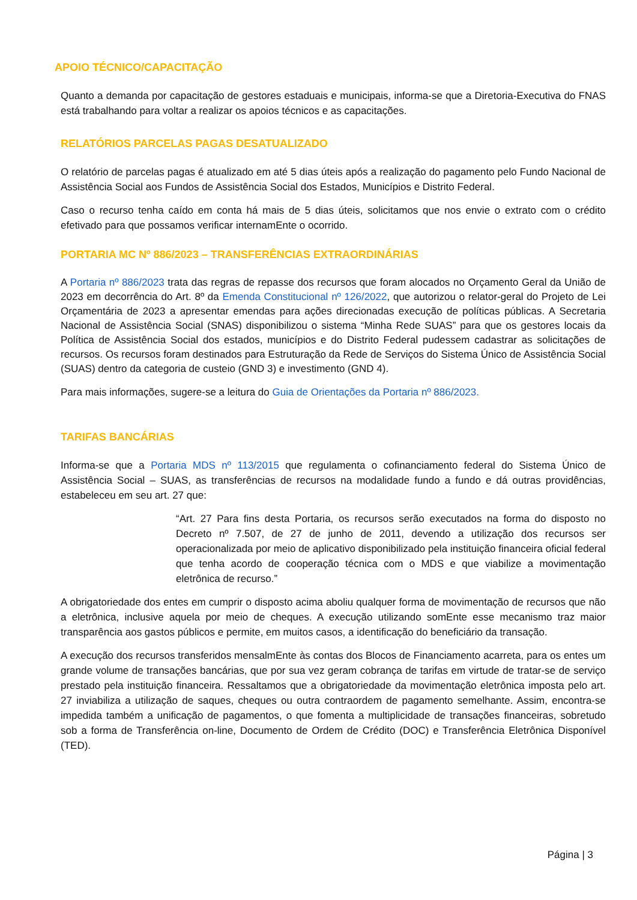APOIO TÉCNICO/CAPACITAÇÃO
Quanto a demanda por capacitação de gestores estaduais e municipais, informa-se que a Diretoria-Executiva do FNAS está trabalhando para voltar a realizar os apoios técnicos e as capacitações.
RELATÓRIOS PARCELAS PAGAS DESATUALIZADO
O relatório de parcelas pagas é atualizado em até 5 dias úteis após a realização do pagamento pelo Fundo Nacional de Assistência Social aos Fundos de Assistência Social dos Estados, Municípios e Distrito Federal.
Caso o recurso tenha caído em conta há mais de 5 dias úteis, solicitamos que nos envie o extrato com o crédito efetivado para que possamos verificar internamEnte o ocorrido.
PORTARIA MC Nº 886/2023 – TRANSFERÊNCIAS EXTRAORDINÁRIAS
A Portaria nº 886/2023 trata das regras de repasse dos recursos que foram alocados no Orçamento Geral da União de 2023 em decorrência do Art. 8º da Emenda Constitucional nº 126/2022, que autorizou o relator-geral do Projeto de Lei Orçamentária de 2023 a apresentar emendas para ações direcionadas execução de políticas públicas. A Secretaria Nacional de Assistência Social (SNAS) disponibilizou o sistema “Minha Rede SUAS” para que os gestores locais da Política de Assistência Social dos estados, municípios e do Distrito Federal pudessem cadastrar as solicitações de recursos. Os recursos foram destinados para Estruturação da Rede de Serviços do Sistema Único de Assistência Social (SUAS) dentro da categoria de custeio (GND 3) e investimento (GND 4).
Para mais informações, sugere-se a leitura do Guia de Orientações da Portaria nº 886/2023.
TARIFAS BANCÁRIAS
Informa-se que a Portaria MDS nº 113/2015 que regulamenta o cofinanciamento federal do Sistema Único de Assistência Social – SUAS, as transferências de recursos na modalidade fundo a fundo e dá outras providências, estabeleceu em seu art. 27 que:
“Art. 27 Para fins desta Portaria, os recursos serão executados na forma do disposto no Decreto nº 7.507, de 27 de junho de 2011, devendo a utilização dos recursos ser operacionalizada por meio de aplicativo disponibilizado pela instituição financeira oficial federal que tenha acordo de cooperação técnica com o MDS e que viabilize a movimentação eletrônica de recurso.”
A obrigatoriedade dos entes em cumprir o disposto acima aboliu qualquer forma de movimentação de recursos que não a eletrônica, inclusive aquela por meio de cheques. A execução utilizando somEnte esse mecanismo traz maior transparência aos gastos públicos e permite, em muitos casos, a identificação do beneficiário da transação.
A execução dos recursos transferidos mensalmEnte às contas dos Blocos de Financiamento acarreta, para os entes um grande volume de transações bancárias, que por sua vez geram cobrança de tarifas em virtude de tratar-se de serviço prestado pela instituição financeira. Ressaltamos que a obrigatoriedade da movimentação eletrônica imposta pelo art. 27 inviabiliza a utilização de saques, cheques ou outra contraordem de pagamento semelhante. Assim, encontra-se impedida também a unificação de pagamentos, o que fomenta a multiplicidade de transações financeiras, sobretudo sob a forma de Transferência on-line, Documento de Ordem de Crédito (DOC) e Transferência Eletrônica Disponível (TED).
Página | 3